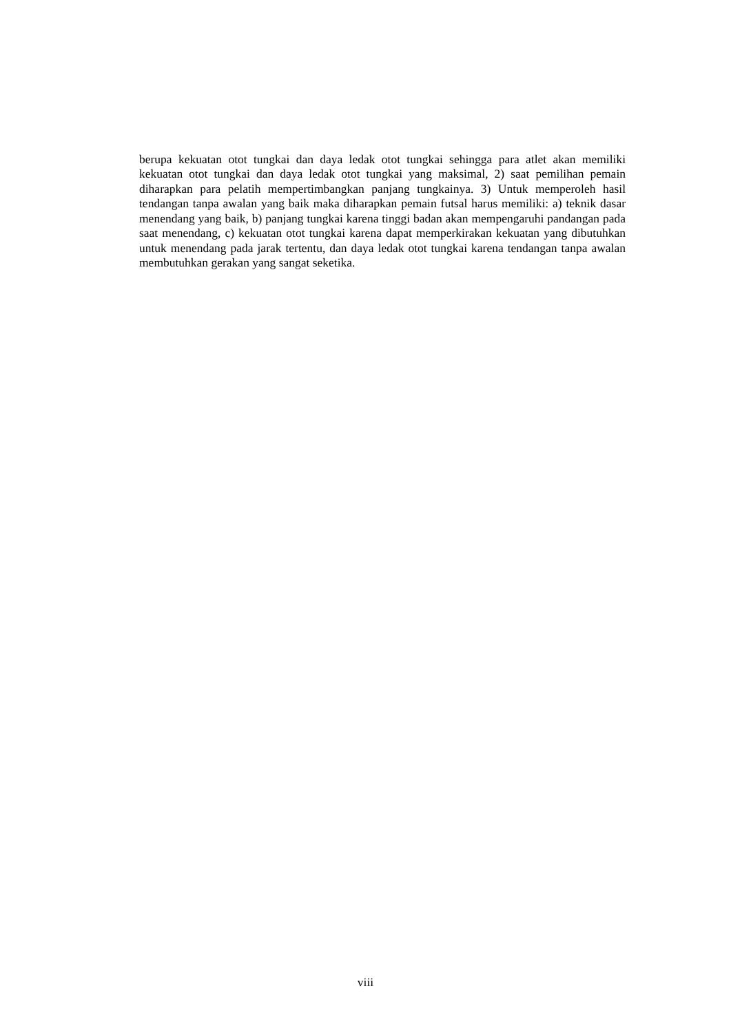berupa kekuatan otot tungkai dan daya ledak otot tungkai sehingga para atlet akan memiliki kekuatan otot tungkai dan daya ledak otot tungkai yang maksimal, 2) saat pemilihan pemain diharapkan para pelatih mempertimbangkan panjang tungkainya. 3) Untuk memperoleh hasil tendangan tanpa awalan yang baik maka diharapkan pemain futsal harus memiliki: a) teknik dasar menendang yang baik, b) panjang tungkai karena tinggi badan akan mempengaruhi pandangan pada saat menendang, c) kekuatan otot tungkai karena dapat memperkirakan kekuatan yang dibutuhkan untuk menendang pada jarak tertentu, dan daya ledak otot tungkai karena tendangan tanpa awalan membutuhkan gerakan yang sangat seketika.
viii